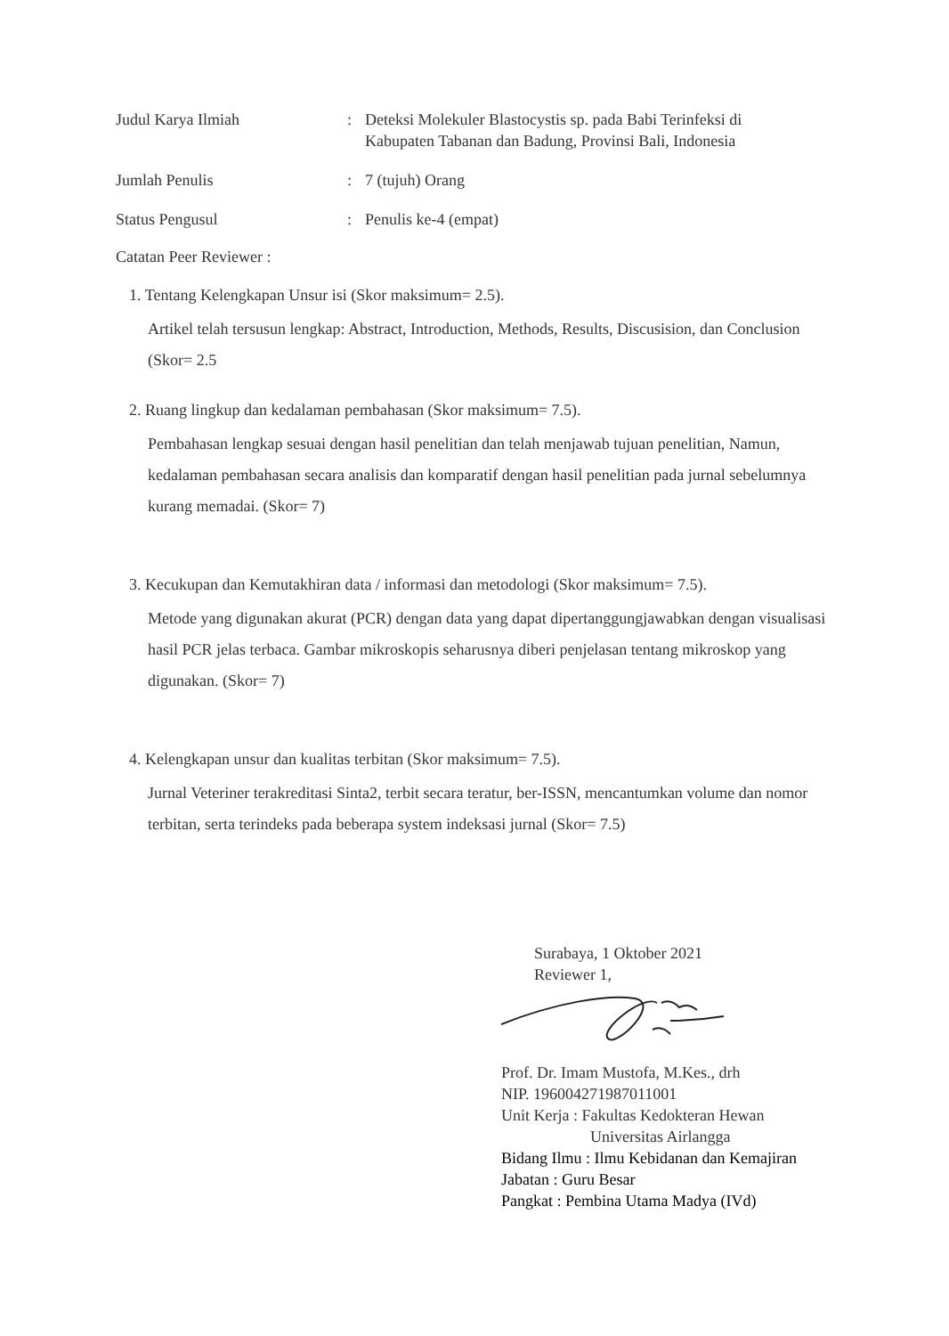Judul Karya Ilmiah : Deteksi Molekuler Blastocystis sp. pada Babi Terinfeksi di Kabupaten Tabanan dan Badung, Provinsi Bali, Indonesia
Jumlah Penulis : 7 (tujuh) Orang
Status Pengusul : Penulis ke-4 (empat)
Catatan Peer Reviewer :
1. Tentang Kelengkapan Unsur isi (Skor maksimum= 2.5).
Artikel telah tersusun lengkap: Abstract, Introduction, Methods, Results, Discusision, dan Conclusion (Skor= 2.5
2. Ruang lingkup dan kedalaman pembahasan (Skor maksimum= 7.5).
Pembahasan lengkap sesuai dengan hasil penelitian dan telah menjawab tujuan penelitian, Namun, kedalaman pembahasan secara analisis dan komparatif dengan hasil penelitian pada jurnal sebelumnya kurang memadai. (Skor= 7)
3. Kecukupan dan Kemutakhiran data / informasi dan metodologi (Skor maksimum= 7.5).
Metode yang digunakan akurat (PCR) dengan data yang dapat dipertanggungjawabkan dengan visualisasi hasil PCR jelas terbaca. Gambar mikroskopis seharusnya diberi penjelasan tentang mikroskop yang digunakan. (Skor= 7)
4. Kelengkapan unsur dan kualitas terbitan (Skor maksimum= 7.5).
Jurnal Veteriner terakreditasi Sinta2, terbit secara teratur, ber-ISSN, mencantumkan volume dan nomor terbitan, serta terindeks pada beberapa system indeksasi jurnal (Skor= 7.5)
Surabaya, 1 Oktober 2021
Reviewer 1,
Prof. Dr. Imam Mustofa, M.Kes., drh
NIP. 196004271987011001
Unit Kerja : Fakultas Kedokteran Hewan
Universitas Airlangga
Bidang Ilmu : Ilmu Kebidanan dan Kemajiran
Jabatan : Guru Besar
Pangkat : Pembina Utama Madya (IVd)